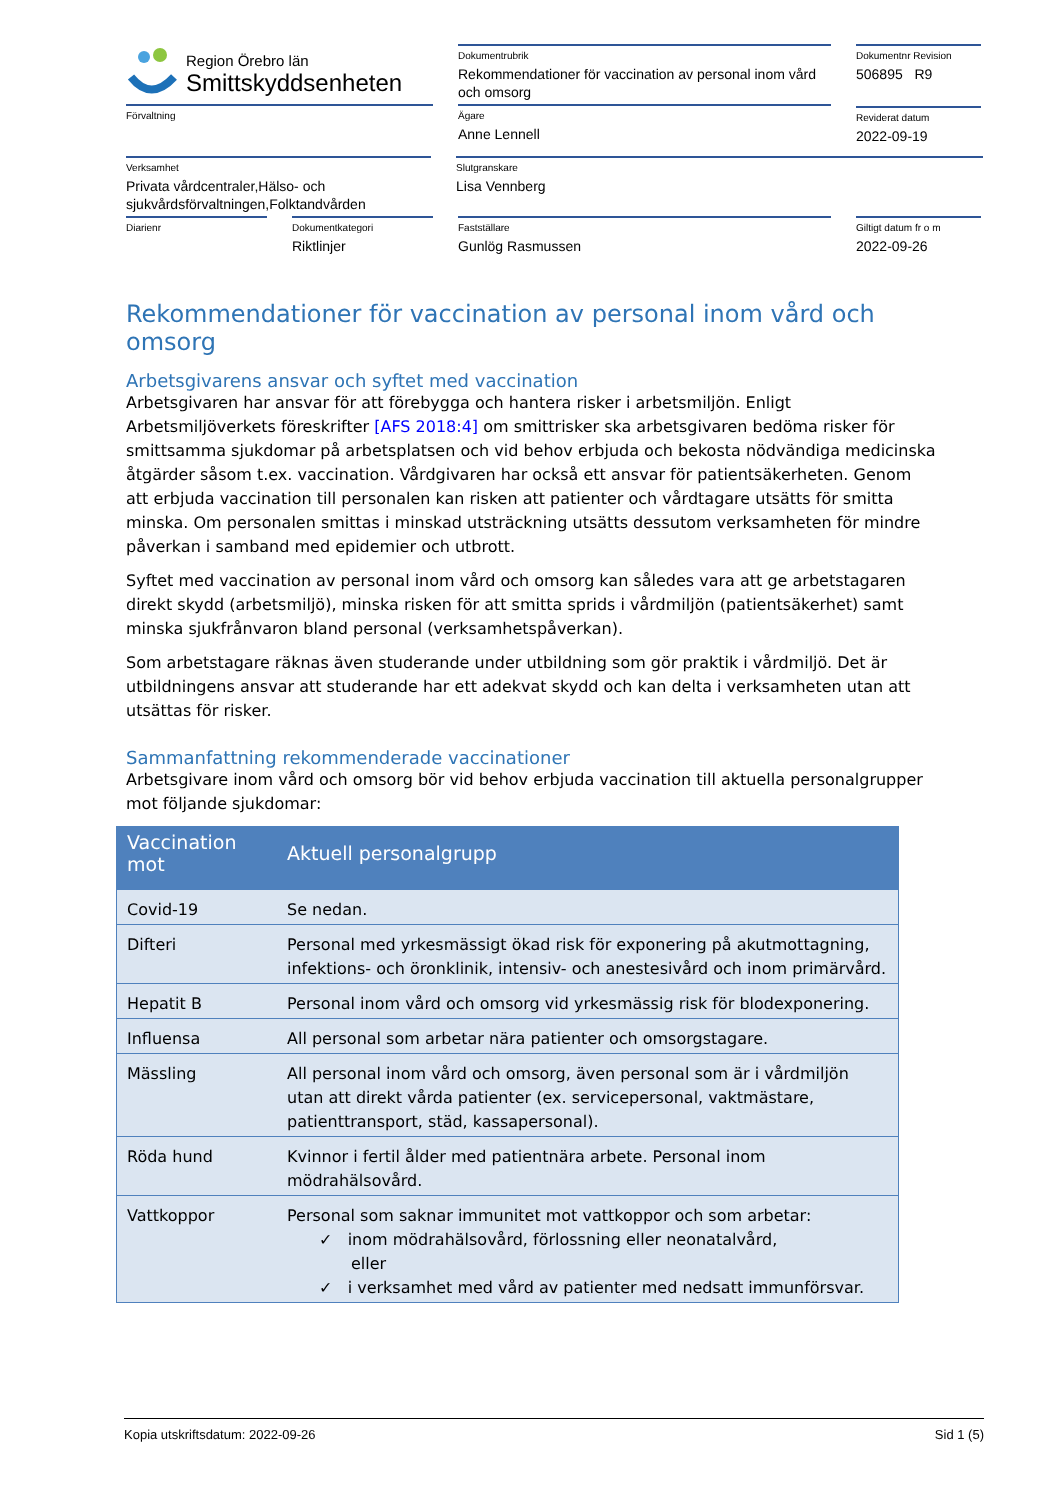Region Örebro län
Smittskyddsenheten
Dokumentrubrik
Rekommendationer för vaccination av personal inom vård och omsorg
Dokumentnr Revision
506895 R9
Förvaltning Ägare
Anne Lennell
Reviderat datum
2022-09-19
Verksamhet
Privata vårdcentraler,Hälso- och sjukvårdsförvaltningen,Folktandvården
Slutgranskare
Lisa Vennberg
Diarienr Dokumentkategori
Riktlinjer
Fastställare
Gunlög Rasmussen
Giltigt datum fr o m
2022-09-26
Rekommendationer för vaccination av personal inom vård och omsorg
Arbetsgivarens ansvar och syftet med vaccination
Arbetsgivaren har ansvar för att förebygga och hantera risker i arbetsmiljön. Enligt Arbetsmiljöverkets föreskrifter [AFS 2018:4] om smittrisker ska arbetsgivaren bedöma risker för smittsamma sjukdomar på arbetsplatsen och vid behov erbjuda och bekosta nödvändiga medicinska åtgärder såsom t.ex. vaccination. Vårdgivaren har också ett ansvar för patientsäkerheten. Genom att erbjuda vaccination till personalen kan risken att patienter och vårdtagare utsätts för smitta minska. Om personalen smittas i minskad utsträckning utsätts dessutom verksamheten för mindre påverkan i samband med epidemier och utbrott.
Syftet med vaccination av personal inom vård och omsorg kan således vara att ge arbetstagaren direkt skydd (arbetsmiljö), minska risken för att smitta sprids i vårdmiljön (patientsäkerhet) samt minska sjukfrånvaron bland personal (verksamhetspåverkan).
Som arbetstagare räknas även studerande under utbildning som gör praktik i vårdmiljö. Det är utbildningens ansvar att studerande har ett adekvat skydd och kan delta i verksamheten utan att utsättas för risker.
Sammanfattning rekommenderade vaccinationer
Arbetsgivare inom vård och omsorg bör vid behov erbjuda vaccination till aktuella personalgrupper mot följande sjukdomar:
| Vaccination mot | Aktuell personalgrupp |
| --- | --- |
| Covid-19 | Se nedan. |
| Difteri | Personal med yrkesmässigt ökad risk för exponering på akutmottagning, infektions- och öronklinik, intensiv- och anestesivård och inom primärvård. |
| Hepatit B | Personal inom vård och omsorg vid yrkesmässig risk för blodexponering. |
| Influensa | All personal som arbetar nära patienter och omsorgstagare. |
| Mässling | All personal inom vård och omsorg, även personal som är i vårdmiljön utan att direkt vårda patienter (ex. servicepersonal, vaktmästare, patienttransport, städ, kassapersonal). |
| Röda hund | Kvinnor i fertil ålder med patientnära arbete. Personal inom mödrahälsovård. |
| Vattkoppor | Personal som saknar immunitet mot vattkoppor och som arbetar: ✓ inom mödrahälsovård, förlossning eller neonatalvård, eller ✓ i verksamhet med vård av patienter med nedsatt immunförsvar. |
Kopia utskriftsdatum: 2022-09-26 Sid 1 (5)